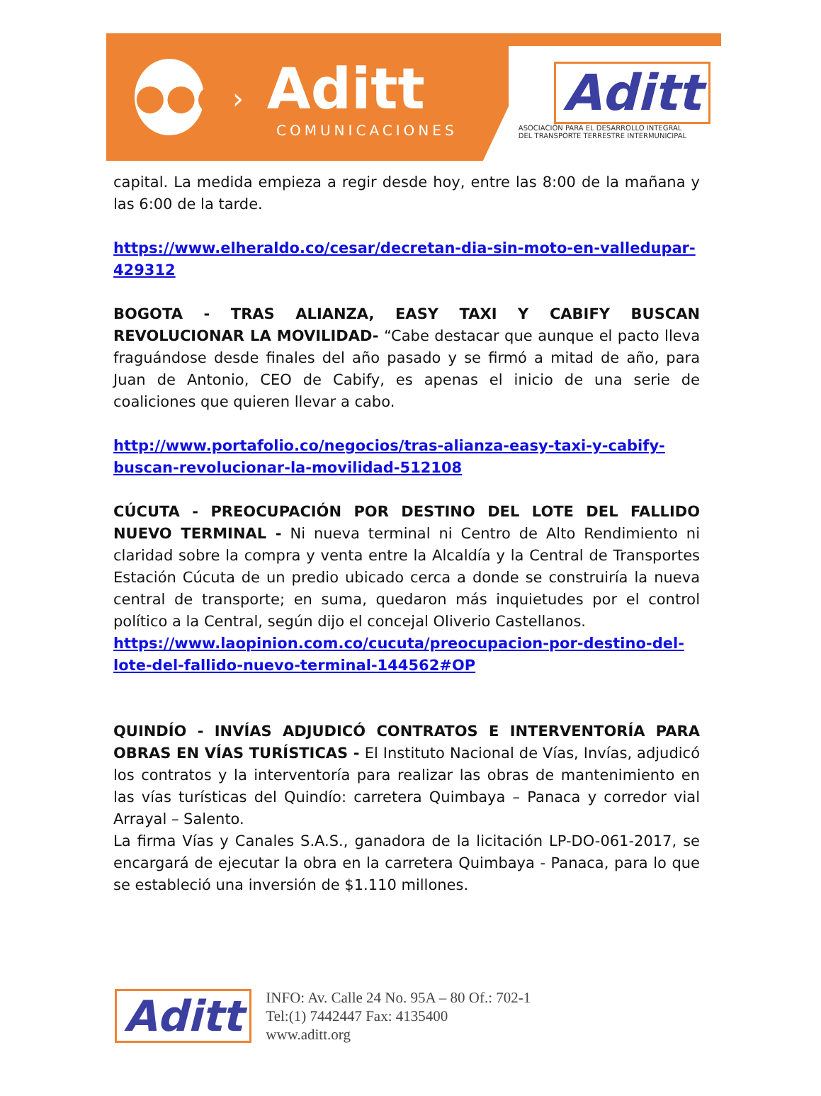●●●
› Aditt
COMUNICACIONES
Aditt
ASOCIACIÓN PARA EL DESARROLLO INTEGRAL
DEL TRANSPORTE TERRESTRE INTERMUNICIPAL
capital. La medida empieza a regir desde hoy, entre las 8:00 de la mañana y las 6:00 de la tarde.
https://www.elheraldo.co/cesar/decretan-dia-sin-moto-en-valledupar-429312
BOGOTA - TRAS ALIANZA, EASY TAXI Y CABIFY BUSCAN REVOLUCIONAR LA MOVILIDAD- “Cabe destacar que aunque el pacto lleva fraguándose desde finales del año pasado y se firmó a mitad de año, para Juan de Antonio, CEO de Cabify, es apenas el inicio de una serie de coaliciones que quieren llevar a cabo.
http://www.portafolio.co/negocios/tras-alianza-easy-taxi-y-cabify-buscan-revolucionar-la-movilidad-512108
CÚCUTA - PREOCUPACIÓN POR DESTINO DEL LOTE DEL FALLIDO NUEVO TERMINAL - Ni nueva terminal ni Centro de Alto Rendimiento ni claridad sobre la compra y venta entre la Alcaldía y la Central de Transportes Estación Cúcuta de un predio ubicado cerca a donde se construiría la nueva central de transporte; en suma, quedaron más inquietudes por el control político a la Central, según dijo el concejal Oliverio Castellanos.
https://www.laopinion.com.co/cucuta/preocupacion-por-destino-del-lote-del-fallido-nuevo-terminal-144562#OP
QUINDÍO - INVÍAS ADJUDICÓ CONTRATOS E INTERVENTORÍA PARA OBRAS EN VÍAS TURÍSTICAS - El Instituto Nacional de Vías, Invías, adjudicó los contratos y la interventoría para realizar las obras de mantenimiento en las vías turísticas del Quindío: carretera Quimbaya – Panaca y corredor vial Arrayal – Salento.
La firma Vías y Canales S.A.S., ganadora de la licitación LP-DO-061-2017, se encargará de ejecutar la obra en la carretera Quimbaya - Panaca, para lo que se estableció una inversión de $1.110 millones.
Aditt
INFO: Av. Calle 24 No. 95A – 80 Of.: 702-1
Tel:(1) 7442447 Fax: 4135400
www.aditt.org